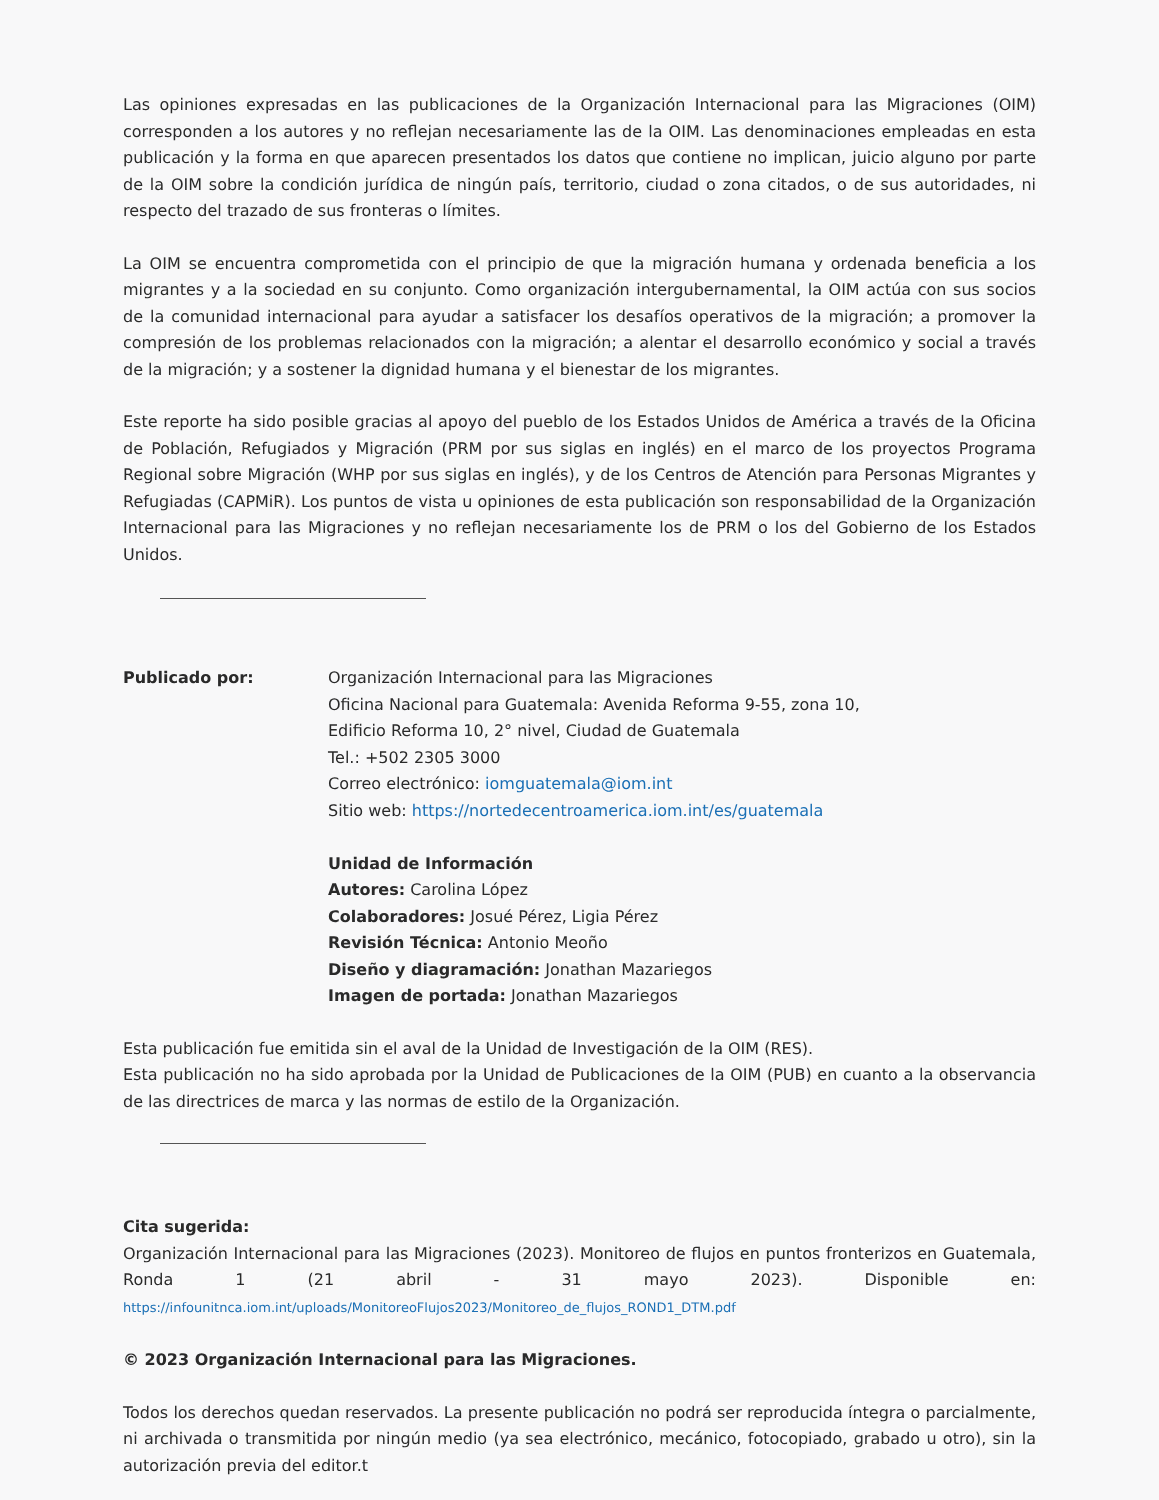Las opiniones expresadas en las publicaciones de la Organización Internacional para las Migraciones (OIM) corresponden a los autores y no reflejan necesariamente las de la OIM. Las denominaciones empleadas en esta publicación y la forma en que aparecen presentados los datos que contiene no implican, juicio alguno por parte de la OIM sobre la condición jurídica de ningún país, territorio, ciudad o zona citados, o de sus autoridades, ni respecto del trazado de sus fronteras o límites.
La OIM se encuentra comprometida con el principio de que la migración humana y ordenada beneficia a los migrantes y a la sociedad en su conjunto. Como organización intergubernamental, la OIM actúa con sus socios de la comunidad internacional para ayudar a satisfacer los desafíos operativos de la migración; a promover la compresión de los problemas relacionados con la migración; a alentar el desarrollo económico y social a través de la migración; y a sostener la dignidad humana y el bienestar de los migrantes.
Este reporte ha sido posible gracias al apoyo del pueblo de los Estados Unidos de América a través de la Oficina de Población, Refugiados y Migración (PRM por sus siglas en inglés) en el marco de los proyectos Programa Regional sobre Migración (WHP por sus siglas en inglés), y de los Centros de Atención para Personas Migrantes y Refugiadas (CAPMiR). Los puntos de vista u opiniones de esta publicación son responsabilidad de la Organización Internacional para las Migraciones y no reflejan necesariamente los de PRM o los del Gobierno de los Estados Unidos.
Publicado por: Organización Internacional para las Migraciones
Oficina Nacional para Guatemala: Avenida Reforma 9-55, zona 10,
Edificio Reforma 10, 2° nivel, Ciudad de Guatemala
Tel.: +502 2305 3000
Correo electrónico: iomguatemala@iom.int
Sitio web: https://nortedecentroamerica.iom.int/es/guatemala
Unidad de Información
Autores: Carolina López
Colaboradores: Josué Pérez, Ligia Pérez
Revisión Técnica: Antonio Meoño
Diseño y diagramación: Jonathan Mazariegos
Imagen de portada: Jonathan Mazariegos
Esta publicación fue emitida sin el aval de la Unidad de Investigación de la OIM (RES).
Esta publicación no ha sido aprobada por la Unidad de Publicaciones de la OIM (PUB) en cuanto a la observancia de las directrices de marca y las normas de estilo de la Organización.
Cita sugerida:
Organización Internacional para las Migraciones (2023). Monitoreo de flujos en puntos fronterizos en Guatemala, Ronda 1 (21 abril - 31 mayo 2023). Disponible en: https://infounitnca.iom.int/uploads/MonitoreoFlujos2023/Monitoreo_de_flujos_ROND1_DTM.pdf
© 2023 Organización Internacional para las Migraciones.
Todos los derechos quedan reservados. La presente publicación no podrá ser reproducida íntegra o parcialmente, ni archivada o transmitida por ningún medio (ya sea electrónico, mecánico, fotocopiado, grabado u otro), sin la autorización previa del editor.t